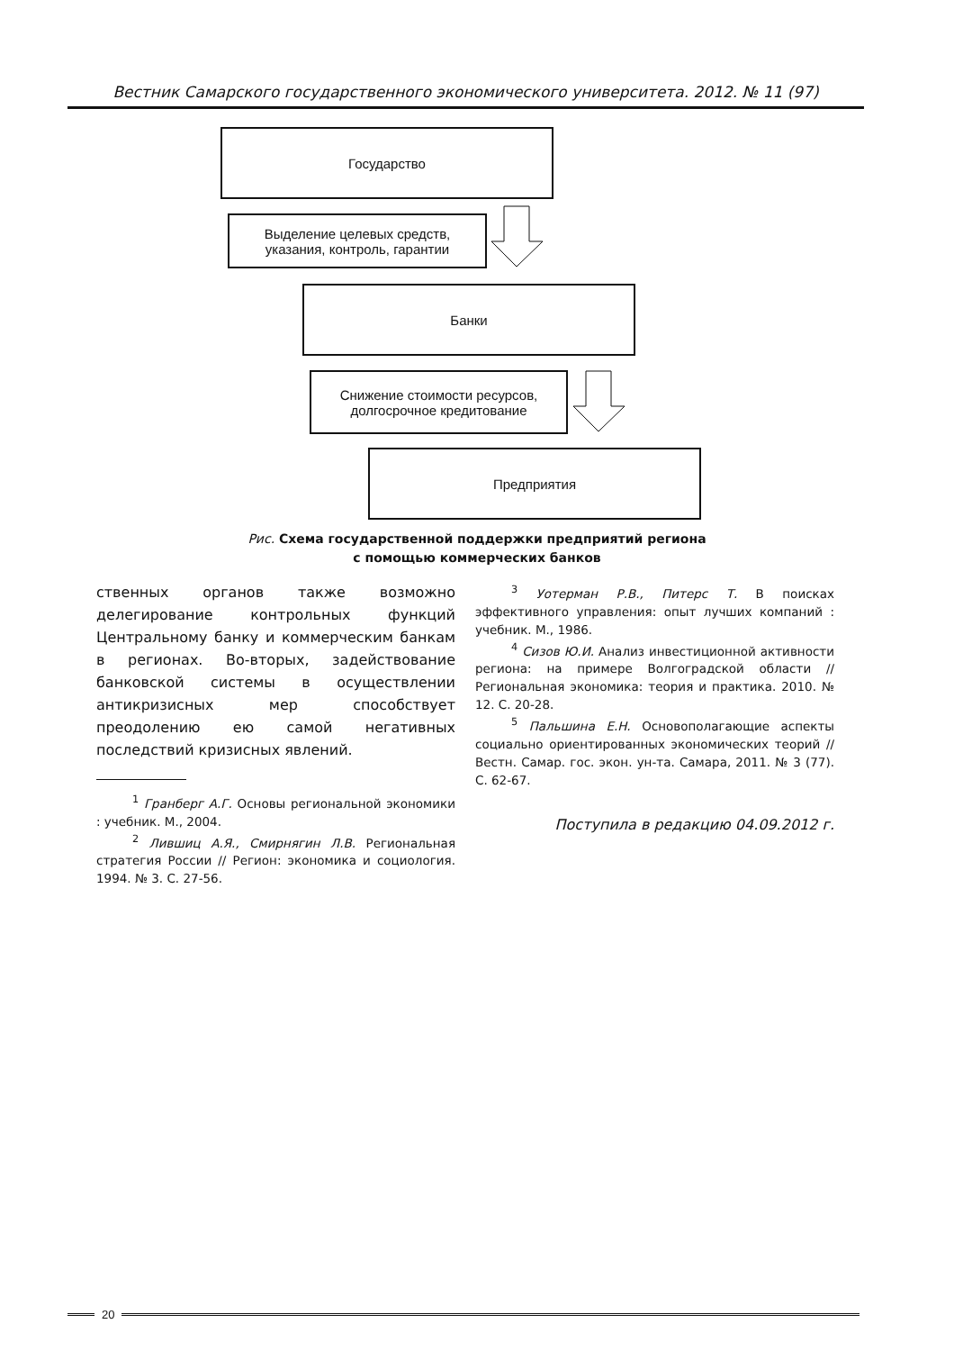Вестник Самарского государственного экономического университета. 2012. № 11 (97)
Государство
Выделение целевых средств,
указания, контроль, гарантии
Банки
Снижение стоимости ресурсов,
долгосрочное кредитование
Предприятия
Рис. Схема государственной поддержки предприятий региона
с помощью коммерческих банков
ственных органов также возможно делегирование контрольных функций Центральному банку и коммерческим банкам в регионах. Во-вторых, задействование банковской системы в осуществлении антикризисных мер способствует преодолению ею самой негативных последствий кризисных явлений.
<sup>1</sup> Гранберг А.Г. Основы региональной экономики : учебник. М., 2004.
<sup>2</sup> Лившиц А.Я., Смирнягин Л.В. Региональная стратегия России // Регион: экономика и социология. 1994. № 3. С. 27-56.
<sup>3</sup> Уотерман Р.В., Питерс Т. В поисках эффективного управления: опыт лучших компаний : учебник. М., 1986.
<sup>4</sup> Сизов Ю.И. Анализ инвестиционной активности региона: на примере Волгоградской области // Региональная экономика: теория и практика. 2010. № 12. С. 20-28.
<sup>5</sup> Пальшина Е.Н. Основополагающие аспекты социально ориентированных экономических теорий // Вестн. Самар. гос. экон. ун-та. Самара, 2011. № 3 (77). С. 62-67.
Поступила в редакцию 04.09.2012 г.
20